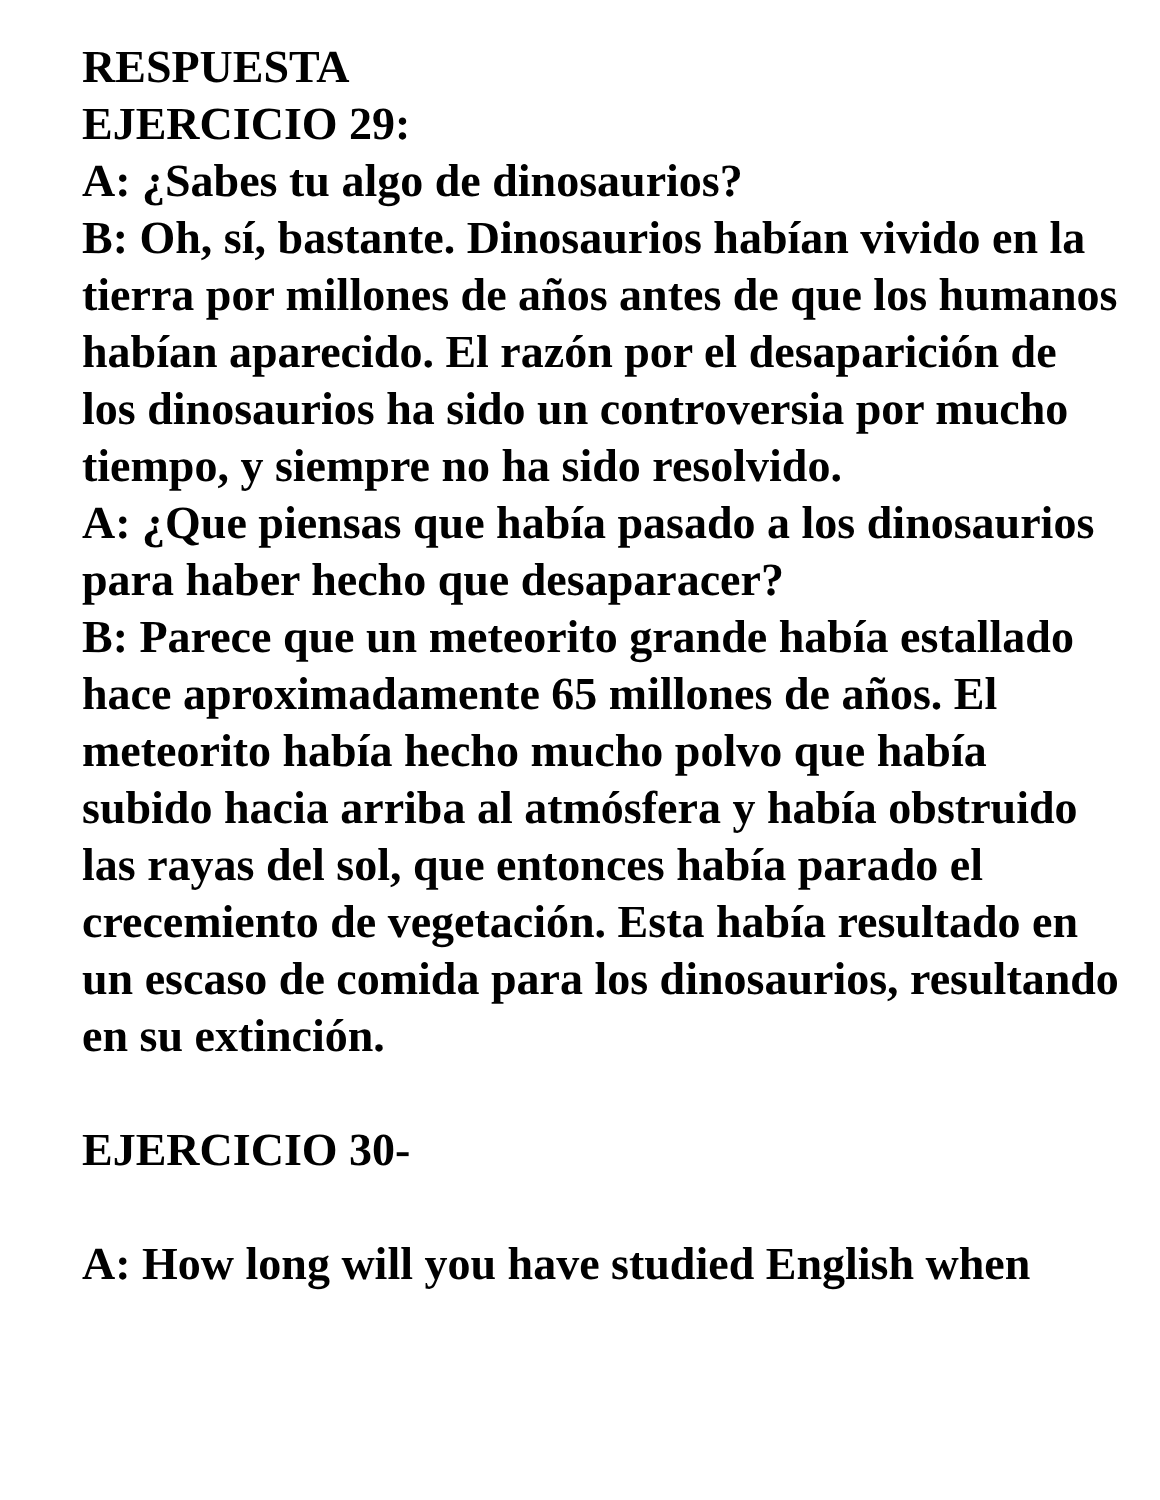RESPUESTA
EJERCICIO 29:
A: ¿Sabes tu algo de dinosaurios?
B: Oh, sí, bastante. Dinosaurios habían vivido en la tierra por millones de años antes de que los humanos habían aparecido. El razón por el desaparición de los dinosaurios ha sido un controversia por mucho tiempo, y siempre no ha sido resolvido.
A: ¿Que piensas que había pasado a los dinosaurios para haber hecho que desaparacer?
B: Parece que un meteorito grande había estallado hace aproximadamente 65 millones de años. El meteorito había hecho mucho polvo que había subido hacia arriba al atmósfera y había obstruido las rayas del sol, que entonces había parado el crecemiento de vegetación. Esta había resultado en un escaso de comida para los dinosaurios, resultando en su extinción.
EJERCICIO 30-
A: How long will you have studied English when